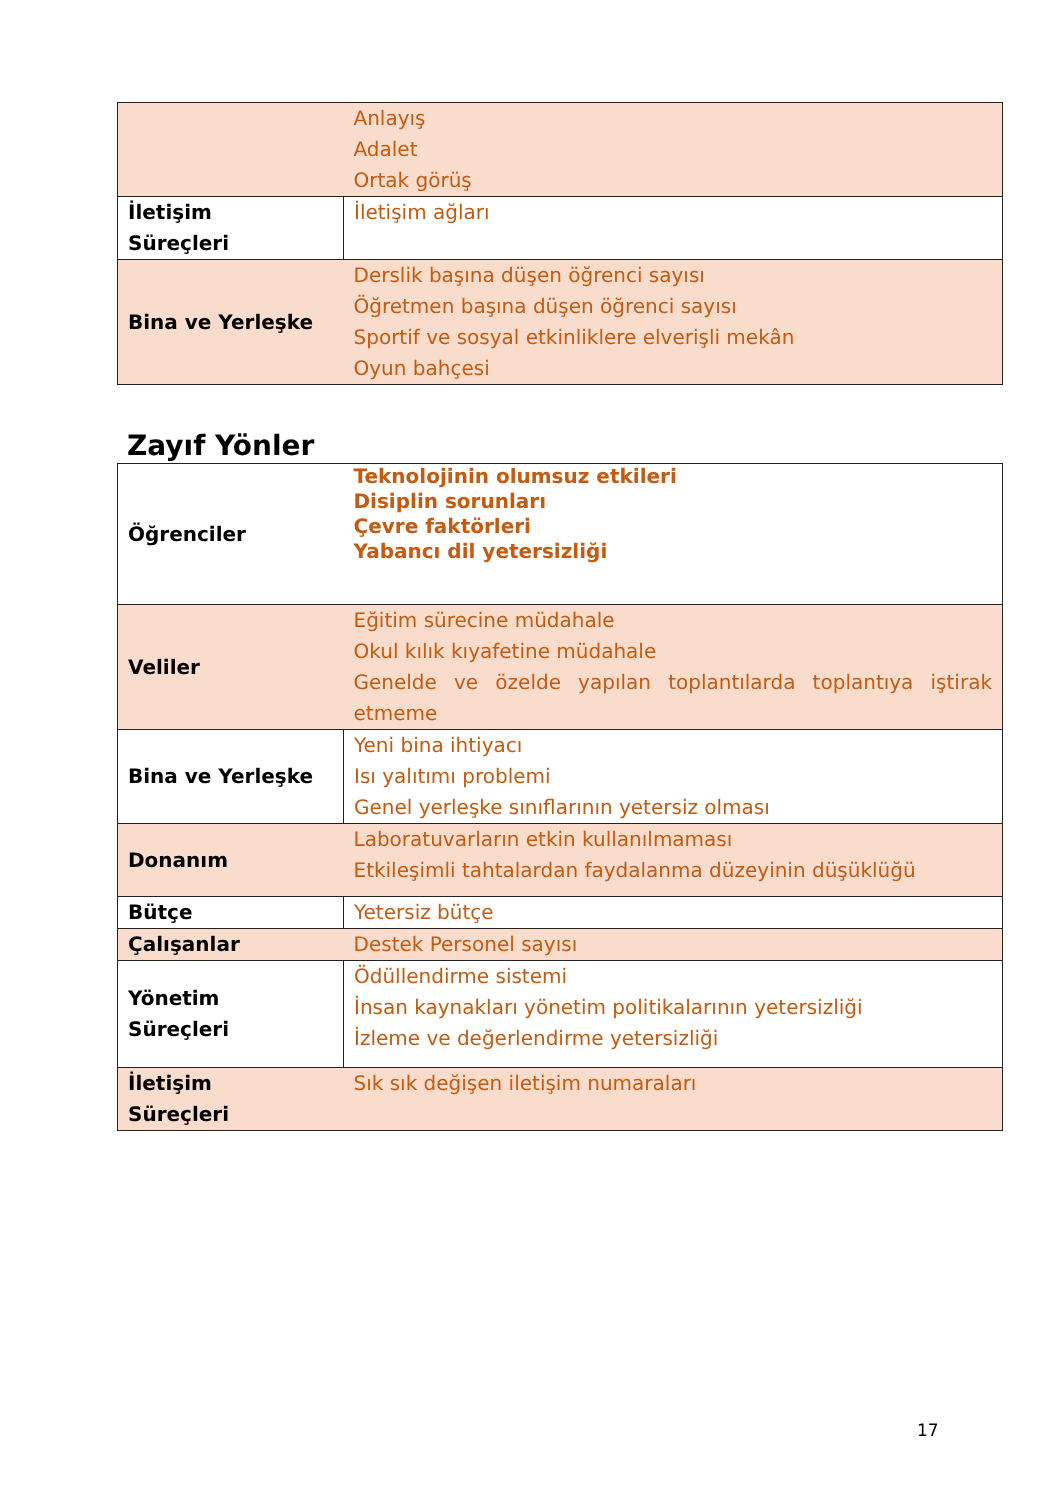| | Anlayış Adalet Ortak görüş |
| İletişim Süreçleri | İletişim ağları |
| Bina ve Yerleşke | Derslik başına düşen öğrenci sayısı Öğretmen başına düşen öğrenci sayısı Sportif ve sosyal etkinliklere elverişli mekân Oyun bahçesi |
Zayıf Yönler
| Öğrenciler | Teknolojinin olumsuz etkileri Disiplin sorunları Çevre faktörleri Yabancı dil yetersizliği |
| Veliler | Eğitim sürecine müdahale Okul kılık kıyafetine müdahale Genelde ve özelde yapılan toplantılarda toplantıya iştirak etmeme |
| Bina ve Yerleşke | Yeni bina ihtiyacı Isı yalıtımı problemi Genel yerleşke sınıflarının yetersiz olması |
| Donanım | Laboratuvarların etkin kullanılmaması Etkileşimli tahtalardan faydalanma düzeyinin düşüklüğü |
| Bütçe | Yetersiz bütçe |
| Çalışanlar | Destek Personel sayısı |
| Yönetim Süreçleri | Ödüllendirme sistemi İnsan kaynakları yönetim politikalarının yetersizliği İzleme ve değerlendirme yetersizliği |
| İletişim Süreçleri | Sık sık değişen iletişim numaraları |
17